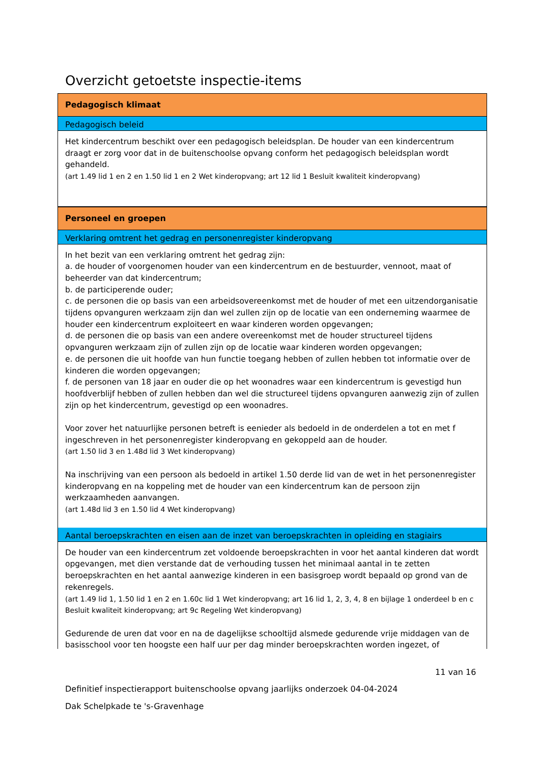Overzicht getoetste inspectie-items
Pedagogisch klimaat
Pedagogisch beleid
Het kindercentrum beschikt over een pedagogisch beleidsplan. De houder van een kindercentrum draagt er zorg voor dat in de buitenschoolse opvang conform het pedagogisch beleidsplan wordt gehandeld.
(art 1.49 lid 1 en 2 en 1.50 lid 1 en 2 Wet kinderopvang; art 12 lid 1 Besluit kwaliteit kinderopvang)
Personeel en groepen
Verklaring omtrent het gedrag en personenregister kinderopvang
In het bezit van een verklaring omtrent het gedrag zijn:
a. de houder of voorgenomen houder van een kindercentrum en de bestuurder, vennoot, maat of beheerder van dat kindercentrum;
b. de participerende ouder;
c. de personen die op basis van een arbeidsovereenkomst met de houder of met een uitzendorganisatie tijdens opvanguren werkzaam zijn dan wel zullen zijn op de locatie van een onderneming waarmee de houder een kindercentrum exploiteert en waar kinderen worden opgevangen;
d. de personen die op basis van een andere overeenkomst met de houder structureel tijdens opvanguren werkzaam zijn of zullen zijn op de locatie waar kinderen worden opgevangen;
e. de personen die uit hoofde van hun functie toegang hebben of zullen hebben tot informatie over de kinderen die worden opgevangen;
f. de personen van 18 jaar en ouder die op het woonadres waar een kindercentrum is gevestigd hun hoofdverblijf hebben of zullen hebben dan wel die structureel tijdens opvanguren aanwezig zijn of zullen zijn op het kindercentrum, gevestigd op een woonadres.
Voor zover het natuurlijke personen betreft is eenieder als bedoeld in de onderdelen a tot en met f ingeschreven in het personenregister kinderopvang en gekoppeld aan de houder.
(art 1.50 lid 3 en 1.48d lid 3 Wet kinderopvang)
Na inschrijving van een persoon als bedoeld in artikel 1.50 derde lid van de wet in het personenregister kinderopvang en na koppeling met de houder van een kindercentrum kan de persoon zijn werkzaamheden aanvangen.
(art 1.48d lid 3 en 1.50 lid 4 Wet kinderopvang)
Aantal beroepskrachten en eisen aan de inzet van beroepskrachten in opleiding en stagiairs
De houder van een kindercentrum zet voldoende beroepskrachten in voor het aantal kinderen dat wordt opgevangen, met dien verstande dat de verhouding tussen het minimaal aantal in te zetten beroepskrachten en het aantal aanwezige kinderen in een basisgroep wordt bepaald op grond van de rekenregels.
(art 1.49 lid 1, 1.50 lid 1 en 2 en 1.60c lid 1 Wet kinderopvang; art 16 lid 1, 2, 3, 4, 8 en bijlage 1 onderdeel b en c Besluit kwaliteit kinderopvang; art 9c Regeling Wet kinderopvang)
Gedurende de uren dat voor en na de dagelijkse schooltijd alsmede gedurende vrije middagen van de basisschool voor ten hoogste een half uur per dag minder beroepskrachten worden ingezet, of
11 van 16
Definitief inspectierapport buitenschoolse opvang jaarlijks onderzoek 04-04-2024
Dak Schelpkade te 's-Gravenhage